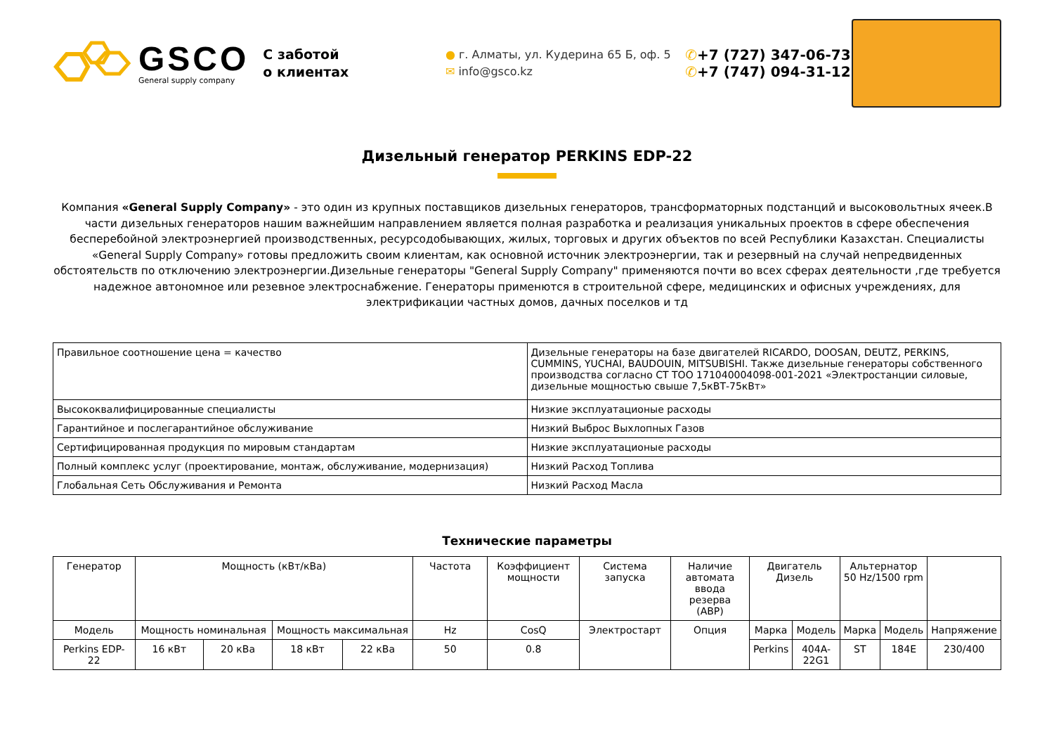GSCO
General supply company
С заботой
о клиентах
● г. Алматы, ул. Кудерина 65 Б, оф. 5
✉ info@gsco.kz
✆+7 (727) 347-06-73
✆+7 (747) 094-31-12
Дизельный генератор PERKINS EDP-22
Компания «General Supply Company» - это один из крупных поставщиков дизельных генераторов, трансформаторных подстанций и высоковольтных ячеек.В части дизельных генераторов нашим важнейшим направлением является полная разработка и реализация уникальных проектов в сфере обеспечения бесперебойной электроэнергией производственных, ресурсодобывающих, жилых, торговых и других объектов по всей Республики Казахстан. Специалисты «General Supply Company» готовы предложить своим клиентам, как основной источник электроэнергии, так и резервный на случай непредвиденных обстоятельств по отключению электроэнергии.Дизельные генераторы "General Supply Company" применяются почти во всех сферах деятельности ,где требуется надежное автономное или резевное электроснабжение. Генераторы применются в строительной сфере, медицинских и офисных учреждениях, для электрификации частных домов, дачных поселков и тд
| Правильное соотношение цена = качество | Дизельные генераторы на базе двигателей RICARDO, DOOSAN, DEUTZ, PERKINS, CUMMINS, YUCHAI, BAUDOUIN, MITSUBISHI. Также дизельные генераторы собственного производства согласно СТ ТОО 171040004098-001-2021 «Электростанции силовые, дизельные мощностью свыше 7,5кВТ-75кВт» |
| Высококвалифицированные специалисты | Низкие эксплуатационые расходы |
| Гарантийное и послегарантийное обслуживание | Низкий Выброс Выхлопных Газов |
| Сертифицированная продукция по мировым стандартам | Низкие эксплуатационые расходы |
| Полный комплекс услуг (проектирование, монтаж, обслуживание, модернизация) | Низкий Расход Топлива |
| Глобальная Сеть Обслуживания и Ремонта | Низкий Расход Масла |
Технические параметры
| Генератор | Мощность (кВт/кВа) | | | | Частота | Коэффициент мощности | Система запуска | Наличие автомата ввода резерва (АВР) | Двигатель Дизель | | Альтернатор 50 Hz/1500 rpm | | |
| --- | --- | --- | --- | --- | --- | --- | --- | --- | --- | --- | --- | --- | --- |
| Модель | Мощность номинальная | | Мощность максимальная | | Hz | CosQ | Электростарт | Опция | Марка | Модель | Марка | Модель | Напряжение |
| Perkins EDP-22 | 16 кВт | 20 кВа | 18 кВт | 22 кВа | 50 | 0.8 | | | Perkins | 404A-22G1 | ST | 184E | 230/400 |